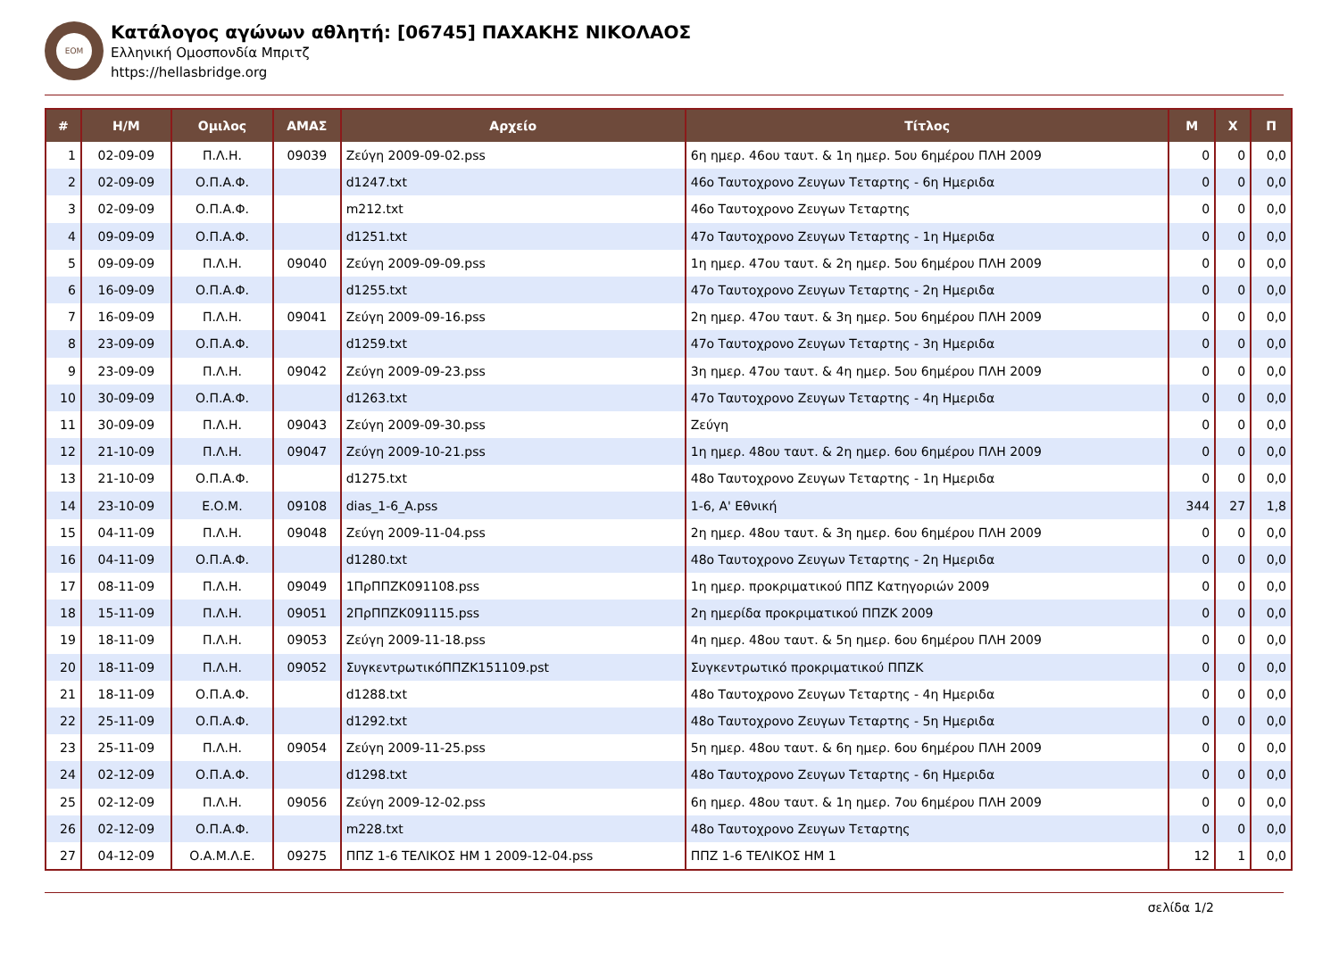ΕΟΜ
Κατάλογος αγώνων αθλητή: [06745] ΠΑΧΑΚΗΣ ΝΙΚΟΛΑΟΣ
Ελληνική Ομοσπονδία Μπριτζ
https://hellasbridge.org
| # | Η/Μ | Ομιλος | ΑΜΑΣ | Αρχείο | Τίτλος | Μ | Χ | Π |
| --- | --- | --- | --- | --- | --- | --- | --- | --- |
| 1 | 02-09-09 | Π.Λ.Η. | 09039 | Ζεύγη 2009-09-02.pss | 6η ημερ. 46ου ταυτ. & 1η ημερ. 5ου 6ημέρου ΠΛΗ 2009 | 0 | 0 | 0,0 |
| 2 | 02-09-09 | Ο.Π.Α.Φ. | | d1247.txt | 46ο Ταυτοχρονο Ζευγων Τεταρτης - 6η Ημεριδα | 0 | 0 | 0,0 |
| 3 | 02-09-09 | Ο.Π.Α.Φ. | | m212.txt | 46ο Ταυτοχρονο Ζευγων Τεταρτης | 0 | 0 | 0,0 |
| 4 | 09-09-09 | Ο.Π.Α.Φ. | | d1251.txt | 47ο Ταυτοχρονο Ζευγων Τεταρτης - 1η Ημεριδα | 0 | 0 | 0,0 |
| 5 | 09-09-09 | Π.Λ.Η. | 09040 | Ζεύγη 2009-09-09.pss | 1η ημερ. 47ου ταυτ. & 2η ημερ. 5ου 6ημέρου ΠΛΗ 2009 | 0 | 0 | 0,0 |
| 6 | 16-09-09 | Ο.Π.Α.Φ. | | d1255.txt | 47ο Ταυτοχρονο Ζευγων Τεταρτης - 2η Ημεριδα | 0 | 0 | 0,0 |
| 7 | 16-09-09 | Π.Λ.Η. | 09041 | Ζεύγη 2009-09-16.pss | 2η ημερ. 47ου ταυτ. & 3η ημερ. 5ου 6ημέρου ΠΛΗ 2009 | 0 | 0 | 0,0 |
| 8 | 23-09-09 | Ο.Π.Α.Φ. | | d1259.txt | 47ο Ταυτοχρονο Ζευγων Τεταρτης - 3η Ημεριδα | 0 | 0 | 0,0 |
| 9 | 23-09-09 | Π.Λ.Η. | 09042 | Ζεύγη 2009-09-23.pss | 3η ημερ. 47ου ταυτ. & 4η ημερ. 5ου 6ημέρου ΠΛΗ 2009 | 0 | 0 | 0,0 |
| 10 | 30-09-09 | Ο.Π.Α.Φ. | | d1263.txt | 47ο Ταυτοχρονο Ζευγων Τεταρτης - 4η Ημεριδα | 0 | 0 | 0,0 |
| 11 | 30-09-09 | Π.Λ.Η. | 09043 | Ζεύγη 2009-09-30.pss | Ζεύγη | 0 | 0 | 0,0 |
| 12 | 21-10-09 | Π.Λ.Η. | 09047 | Ζεύγη 2009-10-21.pss | 1η ημερ. 48ου ταυτ. & 2η ημερ. 6ου 6ημέρου ΠΛΗ 2009 | 0 | 0 | 0,0 |
| 13 | 21-10-09 | Ο.Π.Α.Φ. | | d1275.txt | 48ο Ταυτοχρονο Ζευγων Τεταρτης - 1η Ημεριδα | 0 | 0 | 0,0 |
| 14 | 23-10-09 | Ε.Ο.Μ. | 09108 | dias_1-6_A.pss | 1-6, Α' Εθνική | 344 | 27 | 1,8 |
| 15 | 04-11-09 | Π.Λ.Η. | 09048 | Ζεύγη 2009-11-04.pss | 2η ημερ. 48ου ταυτ. & 3η ημερ. 6ου 6ημέρου ΠΛΗ 2009 | 0 | 0 | 0,0 |
| 16 | 04-11-09 | Ο.Π.Α.Φ. | | d1280.txt | 48ο Ταυτοχρονο Ζευγων Τεταρτης - 2η Ημεριδα | 0 | 0 | 0,0 |
| 17 | 08-11-09 | Π.Λ.Η. | 09049 | 1ΠρΠΠΖΚ091108.pss | 1η ημερ. προκριματικού ΠΠΖ Κατηγοριών 2009 | 0 | 0 | 0,0 |
| 18 | 15-11-09 | Π.Λ.Η. | 09051 | 2ΠρΠΠΖΚ091115.pss | 2η ημερίδα προκριματικού ΠΠΖΚ 2009 | 0 | 0 | 0,0 |
| 19 | 18-11-09 | Π.Λ.Η. | 09053 | Ζεύγη 2009-11-18.pss | 4η ημερ. 48ου ταυτ. & 5η ημερ. 6ου 6ημέρου ΠΛΗ 2009 | 0 | 0 | 0,0 |
| 20 | 18-11-09 | Π.Λ.Η. | 09052 | ΣυγκεντρωτικόΠΠΖΚ151109.pst | Συγκεντρωτικό προκριματικού ΠΠΖΚ | 0 | 0 | 0,0 |
| 21 | 18-11-09 | Ο.Π.Α.Φ. | | d1288.txt | 48ο Ταυτοχρονο Ζευγων Τεταρτης - 4η Ημεριδα | 0 | 0 | 0,0 |
| 22 | 25-11-09 | Ο.Π.Α.Φ. | | d1292.txt | 48ο Ταυτοχρονο Ζευγων Τεταρτης - 5η Ημεριδα | 0 | 0 | 0,0 |
| 23 | 25-11-09 | Π.Λ.Η. | 09054 | Ζεύγη 2009-11-25.pss | 5η ημερ. 48ου ταυτ. & 6η ημερ. 6ου 6ημέρου ΠΛΗ 2009 | 0 | 0 | 0,0 |
| 24 | 02-12-09 | Ο.Π.Α.Φ. | | d1298.txt | 48ο Ταυτοχρονο Ζευγων Τεταρτης - 6η Ημεριδα | 0 | 0 | 0,0 |
| 25 | 02-12-09 | Π.Λ.Η. | 09056 | Ζεύγη 2009-12-02.pss | 6η ημερ. 48ου ταυτ. & 1η ημερ. 7ου 6ημέρου ΠΛΗ 2009 | 0 | 0 | 0,0 |
| 26 | 02-12-09 | Ο.Π.Α.Φ. | | m228.txt | 48ο Ταυτοχρονο Ζευγων Τεταρτης | 0 | 0 | 0,0 |
| 27 | 04-12-09 | Ο.Α.Μ.Λ.Ε. | 09275 | ΠΠΖ 1-6 ΤΕΛΙΚΟΣ ΗΜ 1 2009-12-04.pss | ΠΠΖ 1-6 ΤΕΛΙΚΟΣ ΗΜ 1 | 12 | 1 | 0,0 |
σελίδα 1/2